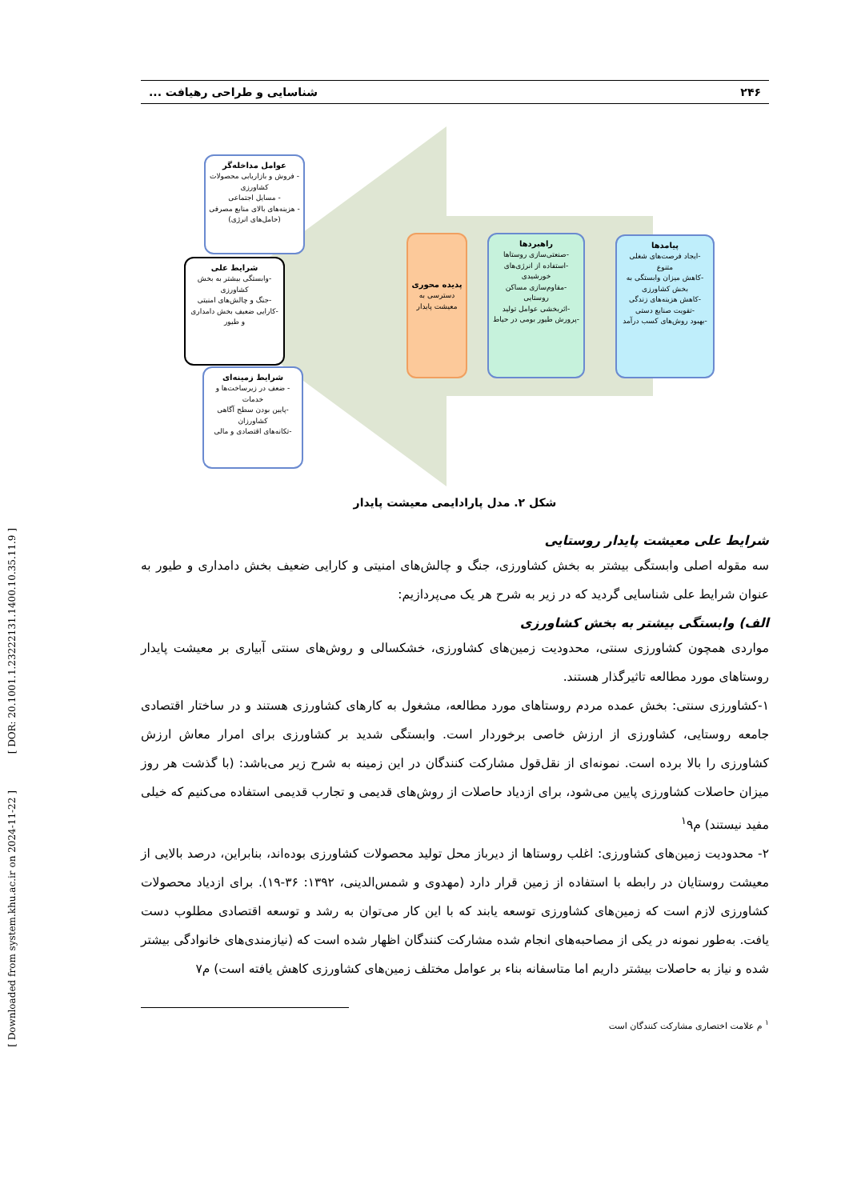[ Downloaded from system.khu.ac.ir on 2024-11-22 ] [ DOR: 20.1001.1.23222131.1400.10.35.11.9 ]
۲۴۶ شناسایی و طراحی رهیافت ...
پیامدها
-ایجاد فرصت‌های شغلی متنوع
-کاهش میزان وابستگی به بخش کشاورزی
-کاهش هزینه‌های زندگی
-تقویت صنایع دستی
-بهبود روش‌های کسب درآمد
راهبردها
-صنعتی‌سازی روستاها
-استفاده از انرژی‌های خورشیدی
-مقاوم‌سازی مساکن روستایی
-اثربخشی عوامل تولید
-پرورش طیور بومی در حیاط
پدیده محوری
دسترسی به معیشت پایدار
عوامل مداخله‌گر
- فروش و بازاریابی محصولات کشاورزی
- مسایل اجتماعی
- هزینه‌های بالای منابع مصرفی (حامل‌های انرژی)
شرایط علی
-وابستگی بیشتر به بخش کشاورزی
-جنگ و چالش‌های امنیتی
-کارایی ضعیف بخش دامداری و طیور
شرایط زمینه‌ای
- ضعف در زیرساخت‌ها و خدمات
-پایین بودن سطح آگاهی کشاورزان
-تکانه‌های اقتصادی و مالی
شکل ۲. مدل پارادایمی معیشت پایدار
شرایط علی معیشت پایدار روستایی
سه مقوله اصلی وابستگی بیشتر به بخش کشاورزی، جنگ و چالش‌های امنیتی و کارایی ضعیف بخش دامداری و طیور به عنوان شرایط علی شناسایی گردید که در زیر به شرح هر یک می‌پردازیم:
الف) وابستگی بیشتر به بخش کشاورزی
مواردی همچون کشاورزی سنتی، محدودیت زمین‌های کشاورزی، خشکسالی و روش‌های سنتی آبیاری بر معیشت پایدار روستاهای مورد مطالعه تاثیرگذار هستند.
۱-کشاورزی سنتی: بخش عمده مردم روستاهای مورد مطالعه، مشغول به کارهای کشاورزی هستند و در ساختار اقتصادی جامعه روستایی، کشاورزی از ارزش خاصی برخوردار است. وابستگی شدید بر کشاورزی برای امرار معاش ارزش کشاورزی را بالا برده است. نمونه‌ای از نقل‌قول مشارکت کنندگان در این زمینه به شرح زیر می‌باشد: (با گذشت هر روز میزان حاصلات کشاورزی پایین می‌شود، برای ازدیاد حاصلات از روش‌های قدیمی و تجارب قدیمی استفاده می‌کنیم که خیلی مفید نیستند) م<sup>۱</sup>۹
۲- محدودیت زمین‌های کشاورزی: اغلب روستاها از دیرباز محل تولید محصولات کشاورزی بوده‌اند، بنابراین، درصد بالایی از معیشت روستایان در رابطه با استفاده از زمین قرار دارد (مهدوی و شمس‌الدینی، ۱۳۹۲: ۳۶-۱۹). برای ازدیاد محصولات کشاورزی لازم است که زمین‌های کشاورزی توسعه یابند که با این کار می‌توان به رشد و توسعه اقتصادی مطلوب دست یافت. به‌طور نمونه در یکی از مصاحبه‌های انجام شده مشارکت کنندگان اظهار شده است که (نیازمندی‌های خانوادگی بیشتر شده و نیاز به حاصلات بیشتر داریم اما متاسفانه بناء بر عوامل مختلف زمین‌های کشاورزی کاهش یافته است) م۷
<sup>۱</sup> م علامت اختصاری مشارکت کنندگان است